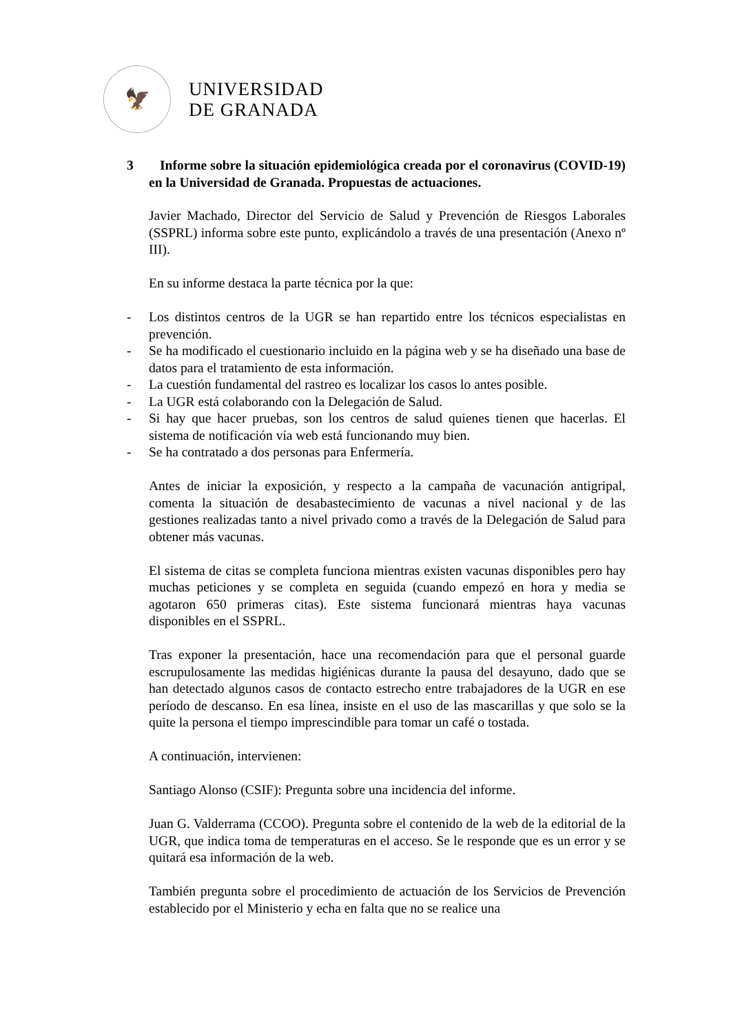🦅
UNIVERSIDAD
DE GRANADA
3 Informe sobre la situación epidemiológica creada por el coronavirus (COVID-19) en la Universidad de Granada. Propuestas de actuaciones.
Javier Machado, Director del Servicio de Salud y Prevención de Riesgos Laborales (SSPRL) informa sobre este punto, explicándolo a través de una presentación (Anexo nº III).
En su informe destaca la parte técnica por la que:
- Los distintos centros de la UGR se han repartido entre los técnicos especialistas en prevención.
- Se ha modificado el cuestionario incluido en la página web y se ha diseñado una base de datos para el tratamiento de esta información.
- La cuestión fundamental del rastreo es localizar los casos lo antes posible.
- La UGR está colaborando con la Delegación de Salud.
- Si hay que hacer pruebas, son los centros de salud quienes tienen que hacerlas. El sistema de notificación vía web está funcionando muy bien.
- Se ha contratado a dos personas para Enfermería.
Antes de iniciar la exposición, y respecto a la campaña de vacunación antigripal, comenta la situación de desabastecimiento de vacunas a nivel nacional y de las gestiones realizadas tanto a nivel privado como a través de la Delegación de Salud para obtener más vacunas.
El sistema de citas se completa funciona mientras existen vacunas disponibles pero hay muchas peticiones y se completa en seguida (cuando empezó en hora y media se agotaron 650 primeras citas). Este sistema funcionará mientras haya vacunas disponibles en el SSPRL.
Tras exponer la presentación, hace una recomendación para que el personal guarde escrupulosamente las medidas higiénicas durante la pausa del desayuno, dado que se han detectado algunos casos de contacto estrecho entre trabajadores de la UGR en ese período de descanso. En esa línea, insiste en el uso de las mascarillas y que solo se la quite la persona el tiempo imprescindible para tomar un café o tostada.
A continuación, intervienen:
Santiago Alonso (CSIF): Pregunta sobre una incidencia del informe.
Juan G. Valderrama (CCOO). Pregunta sobre el contenido de la web de la editorial de la UGR, que indica toma de temperaturas en el acceso. Se le responde que es un error y se quitará esa información de la web.
También pregunta sobre el procedimiento de actuación de los Servicios de Prevención establecido por el Ministerio y echa en falta que no se realice una